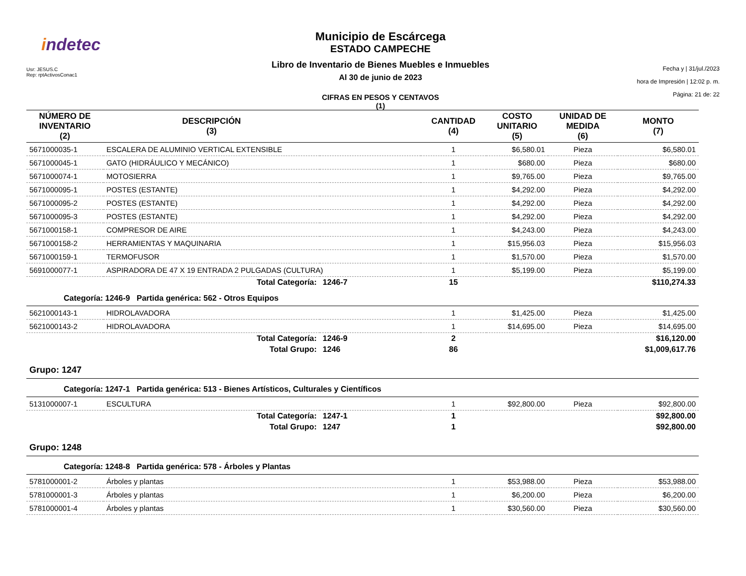indetec
Usr: JESUS.C
Rep: rptActivosConac1
Municipio de Escárcega
ESTADO CAMPECHE
Libro de Inventario de Bienes Muebles e Inmuebles
Al 30 de junio de 2023
CIFRAS EN PESOS Y CENTAVOS
(1)
Fecha y | 31/jul./2023
hora de Impresión | 12:02 p. m.
Página: 21 de: 22
| NÚMERO DE INVENTARIO (2) | DESCRIPCIÓN (3) | | CANTIDAD (4) | COSTO UNITARIO (5) | UNIDAD DE MEDIDA (6) | MONTO (7) |
| --- | --- | --- | --- | --- | --- | --- |
| 5671000035-1 | ESCALERA DE ALUMINIO VERTICAL EXTENSIBLE | | 1 | $6,580.01 | Pieza | $6,580.01 |
| 5671000045-1 | GATO (HIDRÁULICO Y MECÁNICO) | | 1 | $680.00 | Pieza | $680.00 |
| 5671000074-1 | MOTOSIERRA | | 1 | $9,765.00 | Pieza | $9,765.00 |
| 5671000095-1 | POSTES (ESTANTE) | | 1 | $4,292.00 | Pieza | $4,292.00 |
| 5671000095-2 | POSTES (ESTANTE) | | 1 | $4,292.00 | Pieza | $4,292.00 |
| 5671000095-3 | POSTES (ESTANTE) | | 1 | $4,292.00 | Pieza | $4,292.00 |
| 5671000158-1 | COMPRESOR DE AIRE | | 1 | $4,243.00 | Pieza | $4,243.00 |
| 5671000158-2 | HERRAMIENTAS Y MAQUINARIA | | 1 | $15,956.03 | Pieza | $15,956.03 |
| 5671000159-1 | TERMOFUSOR | | 1 | $1,570.00 | Pieza | $1,570.00 |
| 5691000077-1 | ASPIRADORA DE 47 X 19 ENTRADA 2 PULGADAS (CULTURA) | | 1 | $5,199.00 | Pieza | $5,199.00 |
| | Total Categoría: | 1246-7 | 15 | | | $110,274.33 |
| Categoría: 1246-9 Partida genérica: 562 - Otros Equipos | | | | | | |
| 5621000143-1 | HIDROLAVADORA | | 1 | $1,425.00 | Pieza | $1,425.00 |
| 5621000143-2 | HIDROLAVADORA | | 1 | $14,695.00 | Pieza | $14,695.00 |
| | Total Categoría: | 1246-9 | 2 | | | $16,120.00 |
| | Total Grupo: | 1246 | 86 | | | $1,009,617.76 |
| Grupo: 1247 | | | | | | |
| Categoría: 1247-1 Partida genérica: 513 - Bienes Artísticos, Culturales y Científicos | | | | | | |
| 5131000007-1 | ESCULTURA | | 1 | $92,800.00 | Pieza | $92,800.00 |
| | Total Categoría: | 1247-1 | 1 | | | $92,800.00 |
| | Total Grupo: | 1247 | 1 | | | $92,800.00 |
| Grupo: 1248 | | | | | | |
| Categoría: 1248-8 Partida genérica: 578 - Árboles y Plantas | | | | | | |
| 5781000001-2 | Árboles y plantas | | 1 | $53,988.00 | Pieza | $53,988.00 |
| 5781000001-3 | Árboles y plantas | | 1 | $6,200.00 | Pieza | $6,200.00 |
| 5781000001-4 | Árboles y plantas | | 1 | $30,560.00 | Pieza | $30,560.00 |